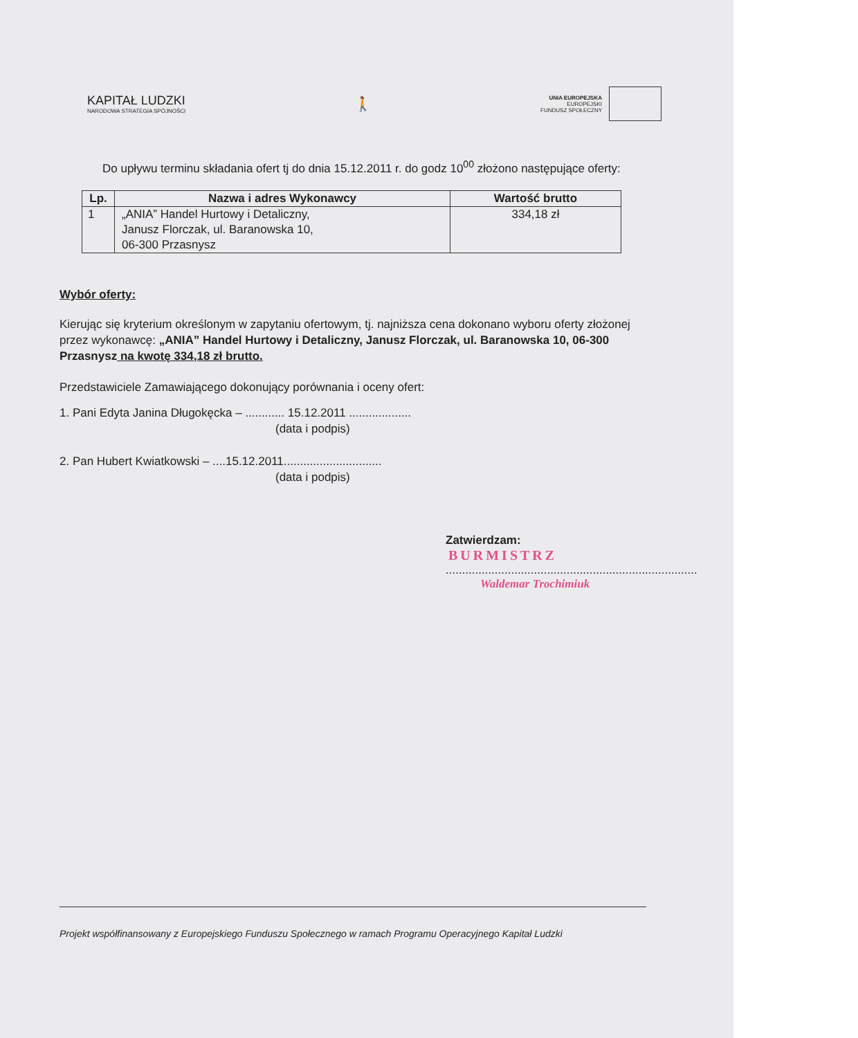KAPITAŁ LUDZKI
NARODOWA STRATEGIA SPÓJNOŚCI
🚶
UNIA EUROPEJSKA
EUROPEJSKI
FUNDUSZ SPOŁECZNY
Do upływu terminu składania ofert tj do dnia 15.12.2011 r. do godz 10<sup>00</sup> złożono następujące oferty:
| Lp. | Nazwa i adres Wykonawcy | Wartość brutto |
| --- | --- | --- |
| 1 | „ANIA” Handel Hurtowy i Detaliczny, Janusz Florczak, ul. Baranowska 10, 06-300 Przasnysz | 334,18 zł |
Wybór oferty:
Kierując się kryterium określonym w zapytaniu ofertowym, tj. najniższa cena dokonano wyboru oferty złożonej przez wykonawcę: „ANIA” Handel Hurtowy i Detaliczny, Janusz Florczak, ul. Baranowska 10, 06-300 Przasnysz na kwotę 334,18 zł brutto.
Przedstawiciele Zamawiającego dokonujący porównania i oceny ofert:
1. Pani Edyta Janina Długokęcka – ............ 15.12.2011 ...................
(data i podpis)
2. Pan Hubert Kwiatkowski – ....15.12.2011..............................
(data i podpis)
Zatwierdzam:
BURMISTRZ
.............................................................................
Waldemar Trochimiuk
Projekt współfinansowany z Europejskiego Funduszu Społecznego w ramach Programu Operacyjnego Kapitał Ludzki